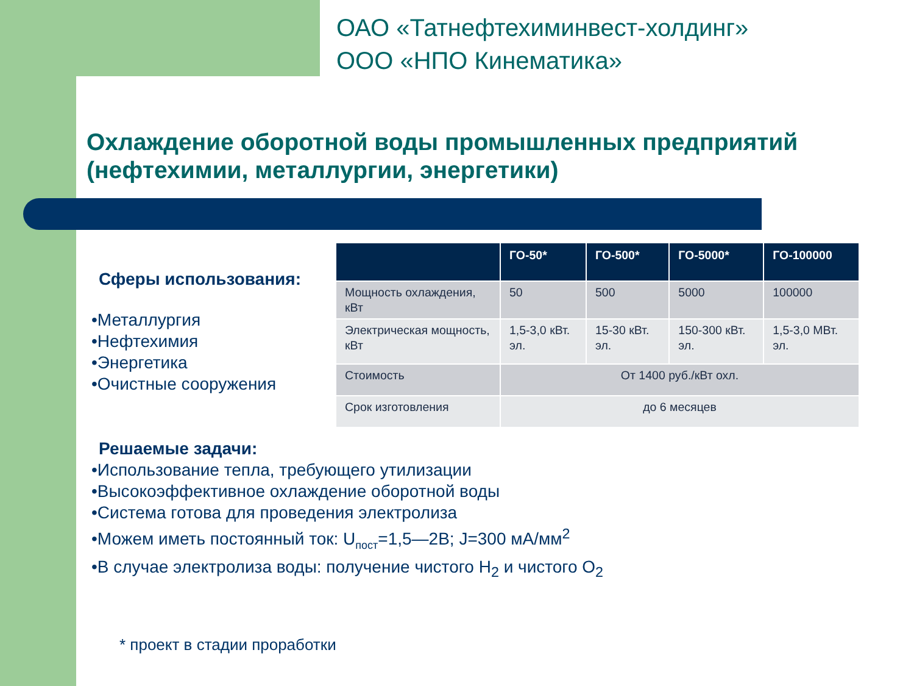ОАО «Татнефтехиминвест-холдинг»
ООО «НПО Кинематика»
Охлаждение оборотной воды промышленных предприятий (нефтехимии, металлургии, энергетики)
Сферы использования:
•Металлургия
•Нефтехимия
•Энергетика
•Очистные сооружения
| | ГО-50* | ГО-500* | ГО-5000* | ГО-100000 |
| --- | --- | --- | --- | --- |
| Мощность охлаждения, кВт | 50 | 500 | 5000 | 100000 |
| Электрическая мощность, кВт | 1,5-3,0 кВт. эл. | 15-30 кВт. эл. | 150-300 кВт. эл. | 1,5-3,0 МВт. эл. |
| Стоимость | От 1400 руб./кВт охл. | | | |
| Срок изготовления | до 6 месяцев | | | |
Решаемые задачи:
•Использование тепла, требующего утилизации
•Высокоэффективное охлаждение оборотной воды
•Система готова для проведения электролиза
•Можем иметь постоянный ток: U<sub>пост</sub>=1,5—2В; J=300 мА/мм<sup>2</sup>
•В случае электролиза воды: получение чистого H<sub>2</sub> и чистого O<sub>2</sub>
* проект в стадии проработки